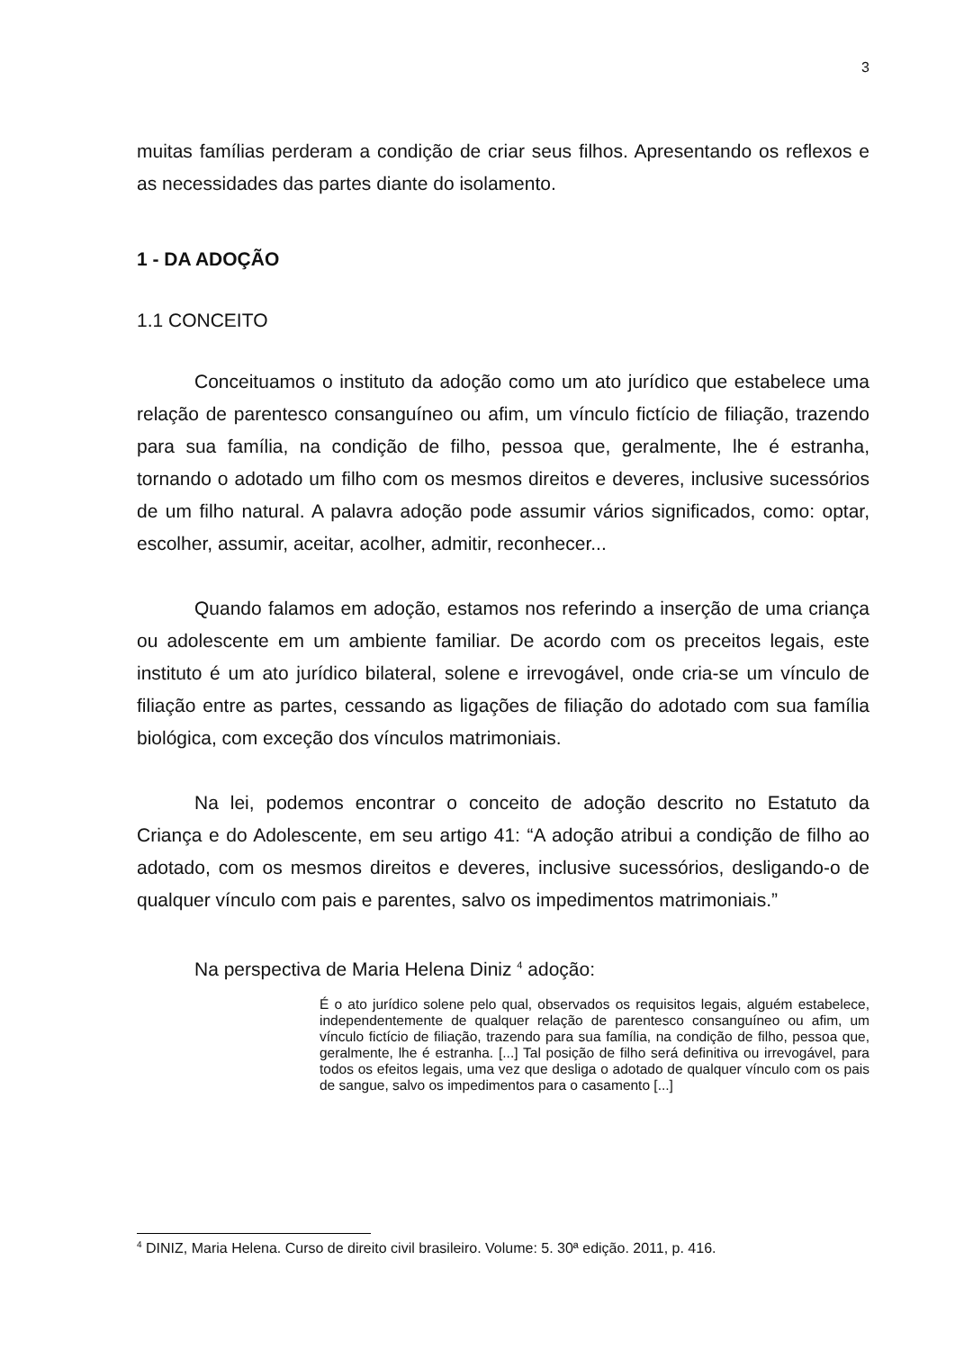3
muitas famílias perderam a condição de criar seus filhos. Apresentando os reflexos e as necessidades das partes diante do isolamento.
1 - DA ADOÇÃO
1.1 CONCEITO
Conceituamos o instituto da adoção como um ato jurídico que estabelece uma relação de parentesco consanguíneo ou afim, um vínculo fictício de filiação, trazendo para sua família, na condição de filho, pessoa que, geralmente, lhe é estranha, tornando o adotado um filho com os mesmos direitos e deveres, inclusive sucessórios de um filho natural. A palavra adoção pode assumir vários significados, como: optar, escolher, assumir, aceitar, acolher, admitir, reconhecer...
Quando falamos em adoção, estamos nos referindo a inserção de uma criança ou adolescente em um ambiente familiar. De acordo com os preceitos legais, este instituto é um ato jurídico bilateral, solene e irrevogável, onde cria-se um vínculo de filiação entre as partes, cessando as ligações de filiação do adotado com sua família biológica, com exceção dos vínculos matrimoniais.
Na lei, podemos encontrar o conceito de adoção descrito no Estatuto da Criança e do Adolescente, em seu artigo 41: “A adoção atribui a condição de filho ao adotado, com os mesmos direitos e deveres, inclusive sucessórios, desligando-o de qualquer vínculo com pais e parentes, salvo os impedimentos matrimoniais.”
Na perspectiva de Maria Helena Diniz <sup>4</sup> adoção:
É o ato jurídico solene pelo qual, observados os requisitos legais, alguém estabelece, independentemente de qualquer relação de parentesco consanguíneo ou afim, um vínculo fictício de filiação, trazendo para sua família, na condição de filho, pessoa que, geralmente, lhe é estranha. [...] Tal posição de filho será definitiva ou irrevogável, para todos os efeitos legais, uma vez que desliga o adotado de qualquer vínculo com os pais de sangue, salvo os impedimentos para o casamento [...]
<sup>4</sup> DINIZ, Maria Helena. Curso de direito civil brasileiro. Volume: 5. 30ª edição. 2011, p. 416.